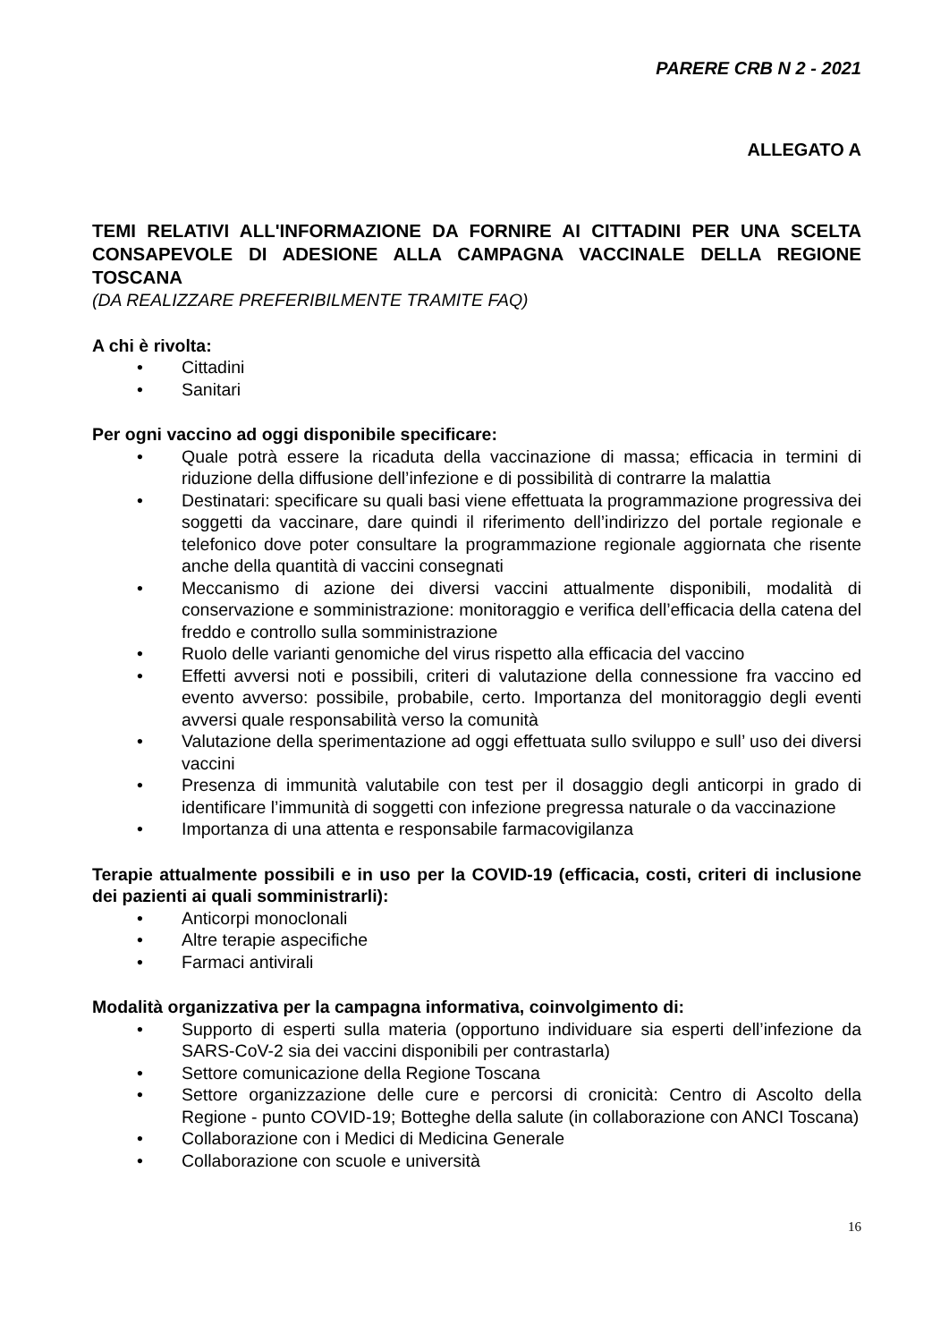PARERE CRB N 2 - 2021
ALLEGATO A
TEMI RELATIVI ALL'INFORMAZIONE DA FORNIRE AI CITTADINI PER UNA SCELTA CONSAPEVOLE DI ADESIONE ALLA CAMPAGNA VACCINALE DELLA REGIONE TOSCANA
(DA REALIZZARE PREFERIBILMENTE TRAMITE FAQ)
A chi è rivolta:
• Cittadini
• Sanitari
Per ogni vaccino ad oggi disponibile specificare:
• Quale potrà essere la ricaduta della vaccinazione di massa; efficacia in termini di riduzione della diffusione dell’infezione e di possibilità di contrarre la malattia
• Destinatari: specificare su quali basi viene effettuata la programmazione progressiva dei soggetti da vaccinare, dare quindi il riferimento dell’indirizzo del portale regionale e telefonico dove poter consultare la programmazione regionale aggiornata che risente anche della quantità di vaccini consegnati
• Meccanismo di azione dei diversi vaccini attualmente disponibili, modalità di conservazione e somministrazione: monitoraggio e verifica dell’efficacia della catena del freddo e controllo sulla somministrazione
• Ruolo delle varianti genomiche del virus rispetto alla efficacia del vaccino
• Effetti avversi noti e possibili, criteri di valutazione della connessione fra vaccino ed evento avverso: possibile, probabile, certo. Importanza del monitoraggio degli eventi avversi quale responsabilità verso la comunità
• Valutazione della sperimentazione ad oggi effettuata sullo sviluppo e sull’ uso dei diversi vaccini
• Presenza di immunità valutabile con test per il dosaggio degli anticorpi in grado di identificare l’immunità di soggetti con infezione pregressa naturale o da vaccinazione
• Importanza di una attenta e responsabile farmacovigilanza
Terapie attualmente possibili e in uso per la COVID-19 (efficacia, costi, criteri di inclusione dei pazienti ai quali somministrarli):
• Anticorpi monoclonali
• Altre terapie aspecifiche
• Farmaci antivirali
Modalità organizzativa per la campagna informativa, coinvolgimento di:
• Supporto di esperti sulla materia (opportuno individuare sia esperti dell’infezione da SARS-CoV-2 sia dei vaccini disponibili per contrastarla)
• Settore comunicazione della Regione Toscana
• Settore organizzazione delle cure e percorsi di cronicità: Centro di Ascolto della Regione - punto COVID-19; Botteghe della salute (in collaborazione con ANCI Toscana)
• Collaborazione con i Medici di Medicina Generale
• Collaborazione con scuole e università
16